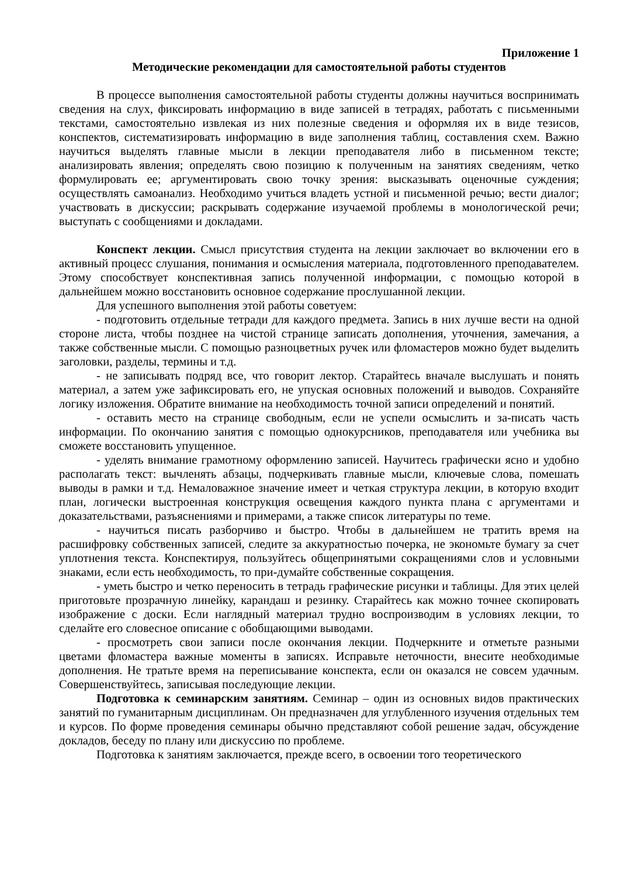Приложение 1
Методические рекомендации для самостоятельной работы студентов
В процессе выполнения самостоятельной работы студенты должны научиться воспринимать сведения на слух, фиксировать информацию в виде записей в тетрадях, работать с письменными текстами, самостоятельно извлекая из них полезные сведения и оформляя их в виде тезисов, конспектов, систематизировать информацию в виде заполнения таблиц, составления схем. Важно научиться выделять главные мысли в лекции преподавателя либо в письменном тексте; анализировать явления; определять свою позицию к полученным на занятиях сведениям, четко формулировать ее; аргументировать свою точку зрения: высказывать оценочные суждения; осуществлять самоанализ. Необходимо учиться владеть устной и письменной речью; вести диалог; участвовать в дискуссии; раскрывать содержание изучаемой проблемы в монологической речи; выступать с сообщениями и докладами.
Конспект лекции. Смысл присутствия студента на лекции заключает во включении его в активный процесс слушания, понимания и осмысления материала, подготовленного преподавателем. Этому способствует конспективная запись полученной информации, с помощью которой в дальнейшем можно восстановить основное содержание прослушанной лекции.
Для успешного выполнения этой работы советуем:
- подготовить отдельные тетради для каждого предмета. Запись в них лучше вести на одной стороне листа, чтобы позднее на чистой странице записать дополнения, уточнения, замечания, а также собственные мысли. С помощью разноцветных ручек или фломастеров можно будет выделить заголовки, разделы, термины и т.д.
- не записывать подряд все, что говорит лектор. Старайтесь вначале выслушать и понять материал, а затем уже зафиксировать его, не упуская основных положений и выводов. Сохраняйте логику изложения. Обратите внимание на необходимость точной записи определений и понятий.
- оставить место на странице свободным, если не успели осмыслить и за-писать часть информации. По окончанию занятия с помощью однокурсников, преподавателя или учебника вы сможете восстановить упущенное.
- уделять внимание грамотному оформлению записей. Научитесь графически ясно и удобно располагать текст: вычленять абзацы, подчеркивать главные мысли, ключевые слова, помешать выводы в рамки и т.д. Немаловажное значение имеет и четкая структура лекции, в которую входит план, логически выстроенная конструкция освещения каждого пункта плана с аргументами и доказательствами, разъяснениями и примерами, а также список литературы по теме.
- научиться писать разборчиво и быстро. Чтобы в дальнейшем не тратить время на расшифровку собственных записей, следите за аккуратностью почерка, не экономьте бумагу за счет уплотнения текста. Конспектируя, пользуйтесь общепринятыми сокращениями слов и условными знаками, если есть необходимость, то при-думайте собственные сокращения.
- уметь быстро и четко переносить в тетрадь графические рисунки и таблицы. Для этих целей приготовьте прозрачную линейку, карандаш и резинку. Старайтесь как можно точнее скопировать изображение с доски. Если наглядный материал трудно воспроизводим в условиях лекции, то сделайте его словесное описание с обобщающими выводами.
- просмотреть свои записи после окончания лекции. Подчеркните и отметьте разными цветами фломастера важные моменты в записях. Исправьте неточности, внесите необходимые дополнения. Не тратьте время на переписывание конспекта, если он оказался не совсем удачным. Совершенствуйтесь, записывая последующие лекции.
Подготовка к семинарским занятиям. Семинар – один из основных видов практических занятий по гуманитарным дисциплинам. Он предназначен для углубленного изучения отдельных тем и курсов. По форме проведения семинары обычно представляют собой решение задач, обсуждение докладов, беседу по плану или дискуссию по проблеме.
Подготовка к занятиям заключается, прежде всего, в освоении того теоретического